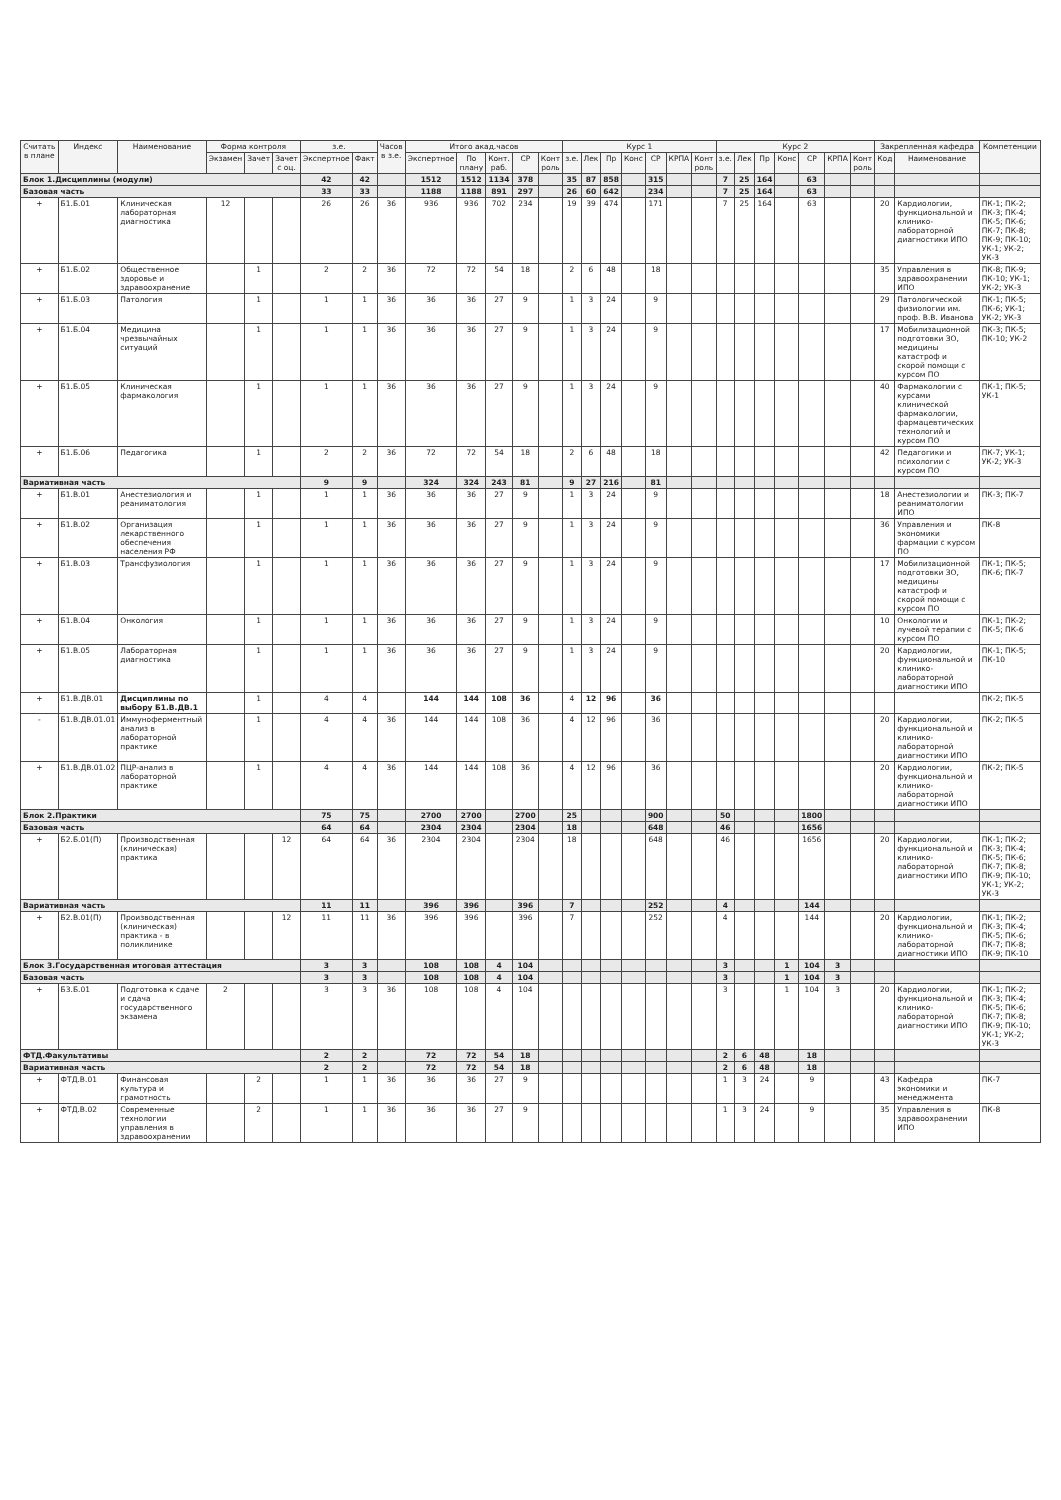| Считать в плане | Индекс | Наименование | Форма контроля | | | з.е. | | Часов в з.е. | Итого акад.часов | | | | | Курс 1 | | | | | | | Курс 2 | | | | | | | Закрепленная кафедра | | Компетенции |
| --- | --- | --- | --- | --- | --- | --- | --- | --- | --- | --- | --- | --- | --- | --- | --- | --- | --- | --- | --- | --- | --- | --- | --- | --- | --- | --- | --- | --- | --- | --- |
| | | | Экзамен | Зачет | Зачет с оц. | Экспертное | Факт | | Экспертное | По плану | Конт. раб. | СР | Конт роль | з.е. | Лек | Пр | Конс | СР | КРПА | Конт роль | з.е. | Лек | Пр | Конс | СР | КРПА | Конт роль | Код | Наименование | |
| Блок 1.Дисциплины (модули) | | | | | | 42 | 42 | | 1512 | 1512 | 1134 | 378 | | 35 | 87 | 858 | | 315 | | | 7 | 25 | 164 | | 63 | | | | | |
| Базовая часть | | | | | | 33 | 33 | | 1188 | 1188 | 891 | 297 | | 26 | 60 | 642 | | 234 | | | 7 | 25 | 164 | | 63 | | | | | |
| + | Б1.Б.01 | Клиническая лабораторная диагностика | 12 | | | 26 | 26 | 36 | 936 | 936 | 702 | 234 | | 19 | 39 | 474 | | 171 | | | 7 | 25 | 164 | | 63 | | | 20 | Кардиологии, функциональной и клинико-лабораторной диагностики ИПО | ПК-1; ПК-2; ПК-3; ПК-4; ПК-5; ПК-6; ПК-7; ПК-8; ПК-9; ПК-10; УК-1; УК-2; УК-3 |
| + | Б1.Б.02 | Общественное здоровье и здравоохранение | | 1 | | 2 | 2 | 36 | 72 | 72 | 54 | 18 | | 2 | 6 | 48 | | 18 | | | | | | | | | | 35 | Управления в здравоохранении ИПО | ПК-8; ПК-9; ПК-10; УК-1; УК-2; УК-3 |
| + | Б1.Б.03 | Патология | | 1 | | 1 | 1 | 36 | 36 | 36 | 27 | 9 | | 1 | 3 | 24 | | 9 | | | | | | | | | | 29 | Патологической физиологии им. проф. В.В. Иванова | ПК-1; ПК-5; ПК-6; УК-1; УК-2; УК-3 |
| + | Б1.Б.04 | Медицина чрезвычайных ситуаций | | 1 | | 1 | 1 | 36 | 36 | 36 | 27 | 9 | | 1 | 3 | 24 | | 9 | | | | | | | | | | 17 | Мобилизационной подготовки ЗО, медицины катастроф и скорой помощи с курсом ПО | ПК-3; ПК-5; ПК-10; УК-2 |
| + | Б1.Б.05 | Клиническая фармакология | | 1 | | 1 | 1 | 36 | 36 | 36 | 27 | 9 | | 1 | 3 | 24 | | 9 | | | | | | | | | | 40 | Фармакологии с курсами клинической фармакологии, фармацевтических технологий и курсом ПО | ПК-1; ПК-5; УК-1 |
| + | Б1.Б.06 | Педагогика | | 1 | | 2 | 2 | 36 | 72 | 72 | 54 | 18 | | 2 | 6 | 48 | | 18 | | | | | | | | | | 42 | Педагогики и психологии с курсом ПО | ПК-7; УК-1; УК-2; УК-3 |
| Вариативная часть | | | | | | 9 | 9 | | 324 | 324 | 243 | 81 | | 9 | 27 | 216 | | 81 | | | | | | | | | | | | |
| + | Б1.В.01 | Анестезиология и реаниматология | | 1 | | 1 | 1 | 36 | 36 | 36 | 27 | 9 | | 1 | 3 | 24 | | 9 | | | | | | | | | | 18 | Анестезиологии и реаниматологии ИПО | ПК-3; ПК-7 |
| + | Б1.В.02 | Организация лекарственного обеспечения населения РФ | | 1 | | 1 | 1 | 36 | 36 | 36 | 27 | 9 | | 1 | 3 | 24 | | 9 | | | | | | | | | | 36 | Управления и экономики фармации с курсом ПО | ПК-8 |
| + | Б1.В.03 | Трансфузиология | | 1 | | 1 | 1 | 36 | 36 | 36 | 27 | 9 | | 1 | 3 | 24 | | 9 | | | | | | | | | | 17 | Мобилизационной подготовки ЗО, медицины катастроф и скорой помощи с курсом ПО | ПК-1; ПК-5; ПК-6; ПК-7 |
| + | Б1.В.04 | Онкология | | 1 | | 1 | 1 | 36 | 36 | 36 | 27 | 9 | | 1 | 3 | 24 | | 9 | | | | | | | | | | 10 | Онкологии и лучевой терапии с курсом ПО | ПК-1; ПК-2; ПК-5; ПК-6 |
| + | Б1.В.05 | Лабораторная диагностика | | 1 | | 1 | 1 | 36 | 36 | 36 | 27 | 9 | | 1 | 3 | 24 | | 9 | | | | | | | | | | 20 | Кардиологии, функциональной и клинико-лабораторной диагностики ИПО | ПК-1; ПК-5; ПК-10 |
| + | Б1.В.ДВ.01 | Дисциплины по выбору Б1.В.ДВ.1 | | 1 | | 4 | 4 | | 144 | 144 | 108 | 36 | | 4 | 12 | 96 | | 36 | | | | | | | | | | | | ПК-2; ПК-5 |
| - | Б1.В.ДВ.01.01 | Иммуноферментный анализ в лабораторной практике | | 1 | | 4 | 4 | 36 | 144 | 144 | 108 | 36 | | 4 | 12 | 96 | | 36 | | | | | | | | | | 20 | Кардиологии, функциональной и клинико-лабораторной диагностики ИПО | ПК-2; ПК-5 |
| + | Б1.В.ДВ.01.02 | ПЦР-анализ в лабораторной практике | | 1 | | 4 | 4 | 36 | 144 | 144 | 108 | 36 | | 4 | 12 | 96 | | 36 | | | | | | | | | | 20 | Кардиологии, функциональной и клинико-лабораторной диагностики ИПО | ПК-2; ПК-5 |
| Блок 2.Практики | | | | | | 75 | 75 | | 2700 | 2700 | | 2700 | | 25 | | | | 900 | | | 50 | | | | 1800 | | | | | |
| Базовая часть | | | | | | 64 | 64 | | 2304 | 2304 | | 2304 | | 18 | | | | 648 | | | 46 | | | | 1656 | | | | | |
| + | Б2.Б.01(П) | Производственная (клиническая) практика | | | 12 | 64 | 64 | 36 | 2304 | 2304 | | 2304 | | 18 | | | | 648 | | | 46 | | | | 1656 | | | 20 | Кардиологии, функциональной и клинико-лабораторной диагностики ИПО | ПК-1; ПК-2; ПК-3; ПК-4; ПК-5; ПК-6; ПК-7; ПК-8; ПК-9; ПК-10; УК-1; УК-2; УК-3 |
| Вариативная часть | | | | | | 11 | 11 | | 396 | 396 | | 396 | | 7 | | | | 252 | | | 4 | | | | 144 | | | | | |
| + | Б2.В.01(П) | Производственная (клиническая) практика - в поликлинике | | | 12 | 11 | 11 | 36 | 396 | 396 | | 396 | | 7 | | | | 252 | | | 4 | | | | 144 | | | 20 | Кардиологии, функциональной и клинико-лабораторной диагностики ИПО | ПК-1; ПК-2; ПК-3; ПК-4; ПК-5; ПК-6; ПК-7; ПК-8; ПК-9; ПК-10 |
| Блок 3.Государственная итоговая аттестация | | | | | | 3 | 3 | | 108 | 108 | 4 | 104 | | | | | | | | | 3 | | | 1 | 104 | 3 | | | | |
| Базовая часть | | | | | | 3 | 3 | | 108 | 108 | 4 | 104 | | | | | | | | | 3 | | | 1 | 104 | 3 | | | | |
| + | Б3.Б.01 | Подготовка к сдаче и сдача государственного экзамена | 2 | | | 3 | 3 | 36 | 108 | 108 | 4 | 104 | | | | | | | | | 3 | | | 1 | 104 | 3 | | 20 | Кардиологии, функциональной и клинико-лабораторной диагностики ИПО | ПК-1; ПК-2; ПК-3; ПК-4; ПК-5; ПК-6; ПК-7; ПК-8; ПК-9; ПК-10; УК-1; УК-2; УК-3 |
| ФТД.Факультативы | | | | | | 2 | 2 | | 72 | 72 | 54 | 18 | | | | | | | | | 2 | 6 | 48 | | 18 | | | | | |
| Вариативная часть | | | | | | 2 | 2 | | 72 | 72 | 54 | 18 | | | | | | | | | 2 | 6 | 48 | | 18 | | | | | |
| + | ФТД.В.01 | Финансовая культура и грамотность | | 2 | | 1 | 1 | 36 | 36 | 36 | 27 | 9 | | | | | | | | | 1 | 3 | 24 | | 9 | | | 43 | Кафедра экономики и менеджмента | ПК-7 |
| + | ФТД.В.02 | Современные технологии управления в здравоохранении | | 2 | | 1 | 1 | 36 | 36 | 36 | 27 | 9 | | | | | | | | | 1 | 3 | 24 | | 9 | | | 35 | Управления в здравоохранении ИПО | ПК-8 |